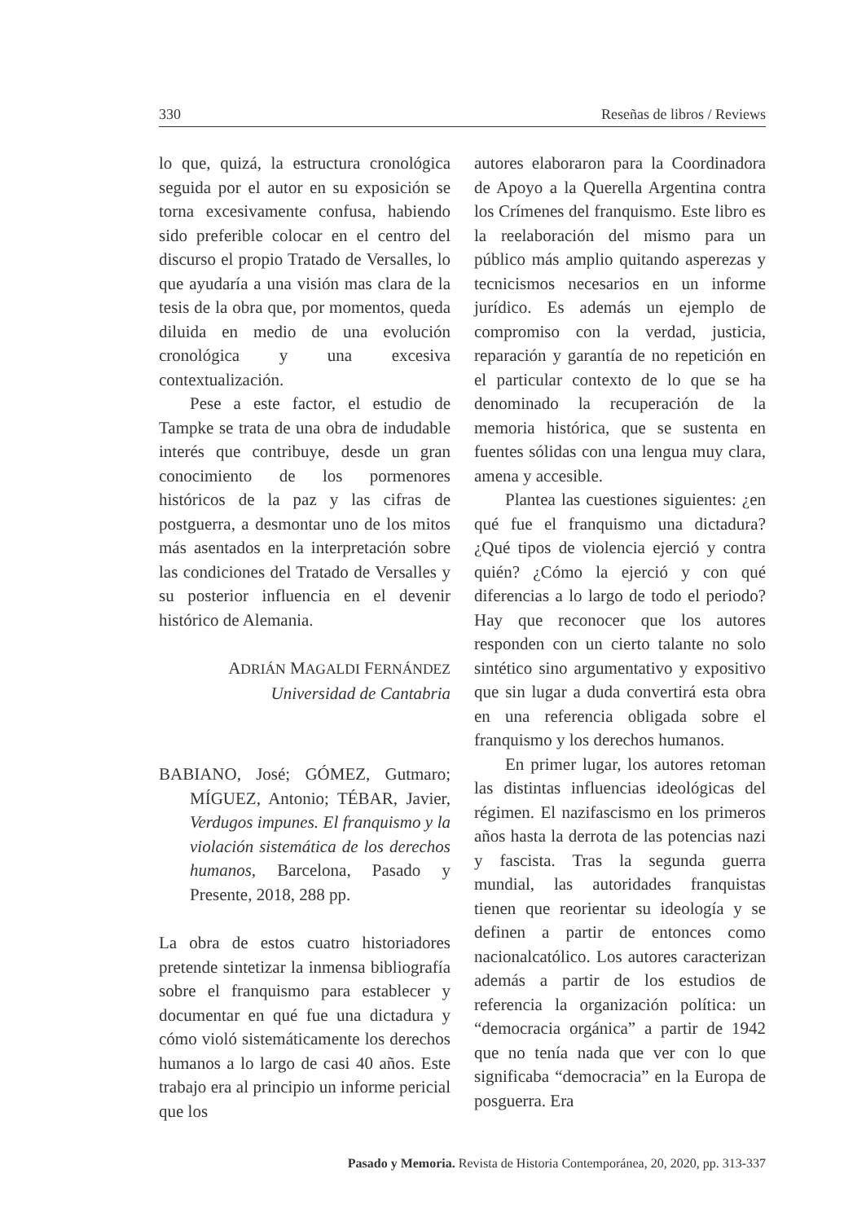330 Reseñas de libros / Reviews
lo que, quizá, la estructura cronológica seguida por el autor en su exposición se torna excesivamente confusa, habiendo sido preferible colocar en el centro del discurso el propio Tratado de Versalles, lo que ayudaría a una visión mas clara de la tesis de la obra que, por momentos, queda diluida en medio de una evolución cronológica y una excesiva contextualización.
Pese a este factor, el estudio de Tampke se trata de una obra de indudable interés que contribuye, desde un gran conocimiento de los pormenores históricos de la paz y las cifras de postguerra, a desmontar uno de los mitos más asentados en la interpretación sobre las condiciones del Tratado de Versalles y su posterior influencia en el devenir histórico de Alemania.
ADRIÁN MAGALDI FERNÁNDEZ
Universidad de Cantabria
BABIANO, José; GÓMEZ, Gutmaro; MÍGUEZ, Antonio; TÉBAR, Javier, Verdugos impunes. El franquismo y la violación sistemática de los derechos humanos, Barcelona, Pasado y Presente, 2018, 288 pp.
La obra de estos cuatro historiadores pretende sintetizar la inmensa bibliografía sobre el franquismo para establecer y documentar en qué fue una dictadura y cómo violó sistemáticamente los derechos humanos a lo largo de casi 40 años. Este trabajo era al principio un informe pericial que los
autores elaboraron para la Coordinadora de Apoyo a la Querella Argentina contra los Crímenes del franquismo. Este libro es la reelaboración del mismo para un público más amplio quitando asperezas y tecnicismos necesarios en un informe jurídico. Es además un ejemplo de compromiso con la verdad, justicia, reparación y garantía de no repetición en el particular contexto de lo que se ha denominado la recuperación de la memoria histórica, que se sustenta en fuentes sólidas con una lengua muy clara, amena y accesible.
Plantea las cuestiones siguientes: ¿en qué fue el franquismo una dictadura? ¿Qué tipos de violencia ejerció y contra quién? ¿Cómo la ejerció y con qué diferencias a lo largo de todo el periodo? Hay que reconocer que los autores responden con un cierto talante no solo sintético sino argumentativo y expositivo que sin lugar a duda convertirá esta obra en una referencia obligada sobre el franquismo y los derechos humanos.
En primer lugar, los autores retoman las distintas influencias ideológicas del régimen. El nazifascismo en los primeros años hasta la derrota de las potencias nazi y fascista. Tras la segunda guerra mundial, las autoridades franquistas tienen que reorientar su ideología y se definen a partir de entonces como nacionalcatólico. Los autores caracterizan además a partir de los estudios de referencia la organización política: un “democracia orgánica” a partir de 1942 que no tenía nada que ver con lo que significaba “democracia” en la Europa de posguerra. Era
Pasado y Memoria. Revista de Historia Contemporánea, 20, 2020, pp. 313-337